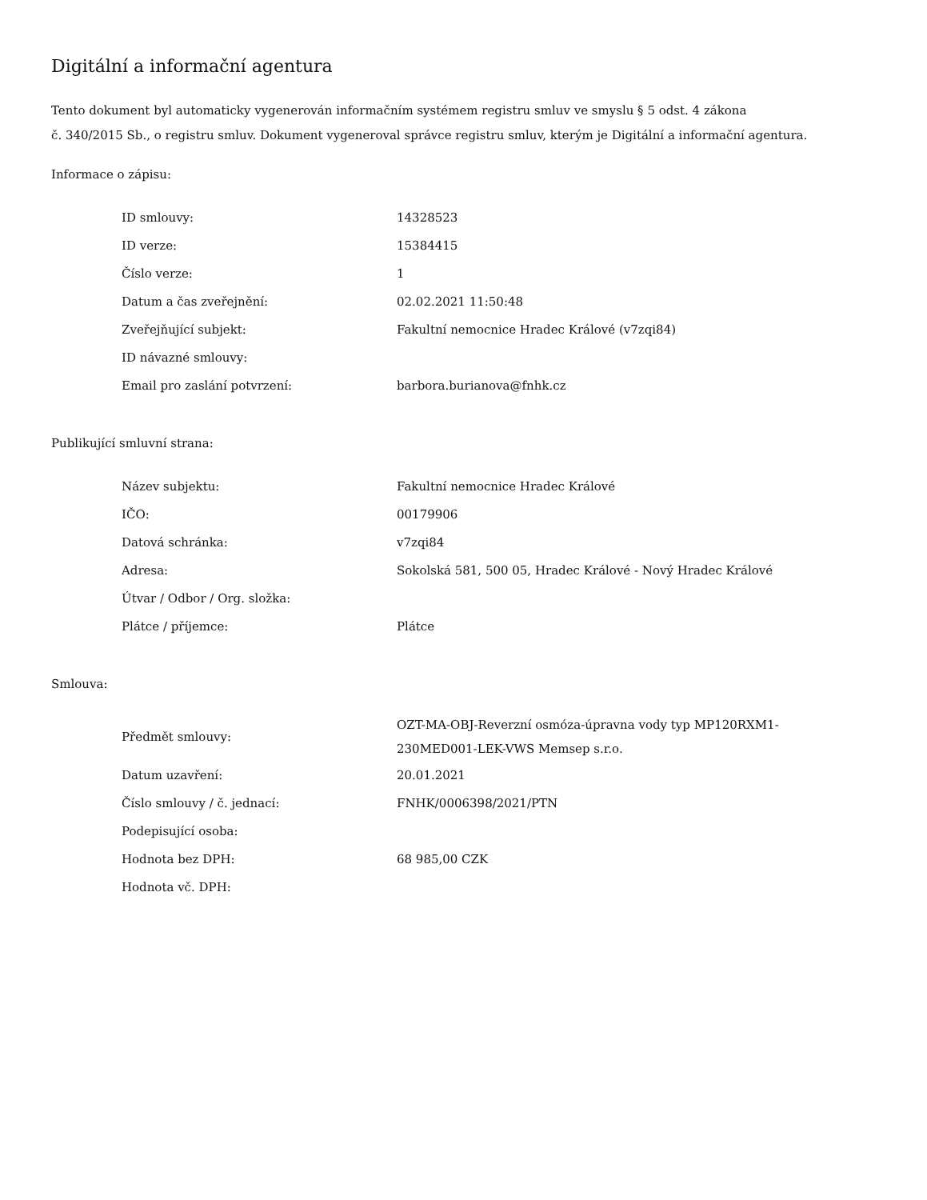Digitální a informační agentura
Tento dokument byl automaticky vygenerován informačním systémem registru smluv ve smyslu § 5 odst. 4 zákona
č. 340/2015 Sb., o registru smluv. Dokument vygeneroval správce registru smluv, kterým je Digitální a informační agentura.
Informace o zápisu:
| ID smlouvy: | 14328523 |
| ID verze: | 15384415 |
| Číslo verze: | 1 |
| Datum a čas zveřejnění: | 02.02.2021 11:50:48 |
| Zveřejňující subjekt: | Fakultní nemocnice Hradec Králové (v7zqi84) |
| ID návazné smlouvy: | |
| Email pro zaslání potvrzení: | barbora.burianova@fnhk.cz |
Publikující smluvní strana:
| Název subjektu: | Fakultní nemocnice Hradec Králové |
| IČO: | 00179906 |
| Datová schránka: | v7zqi84 |
| Adresa: | Sokolská 581, 500 05, Hradec Králové - Nový Hradec Králové |
| Útvar / Odbor / Org. složka: | |
| Plátce / příjemce: | Plátce |
Smlouva:
| Předmět smlouvy: | OZT-MA-OBJ-Reverzní osmóza-úpravna vody typ MP120RXM1-230MED001-LEK-VWS Memsep s.r.o. |
| Datum uzavření: | 20.01.2021 |
| Číslo smlouvy / č. jednací: | FNHK/0006398/2021/PTN |
| Podepisující osoba: | |
| Hodnota bez DPH: | 68 985,00 CZK |
| Hodnota vč. DPH: | |